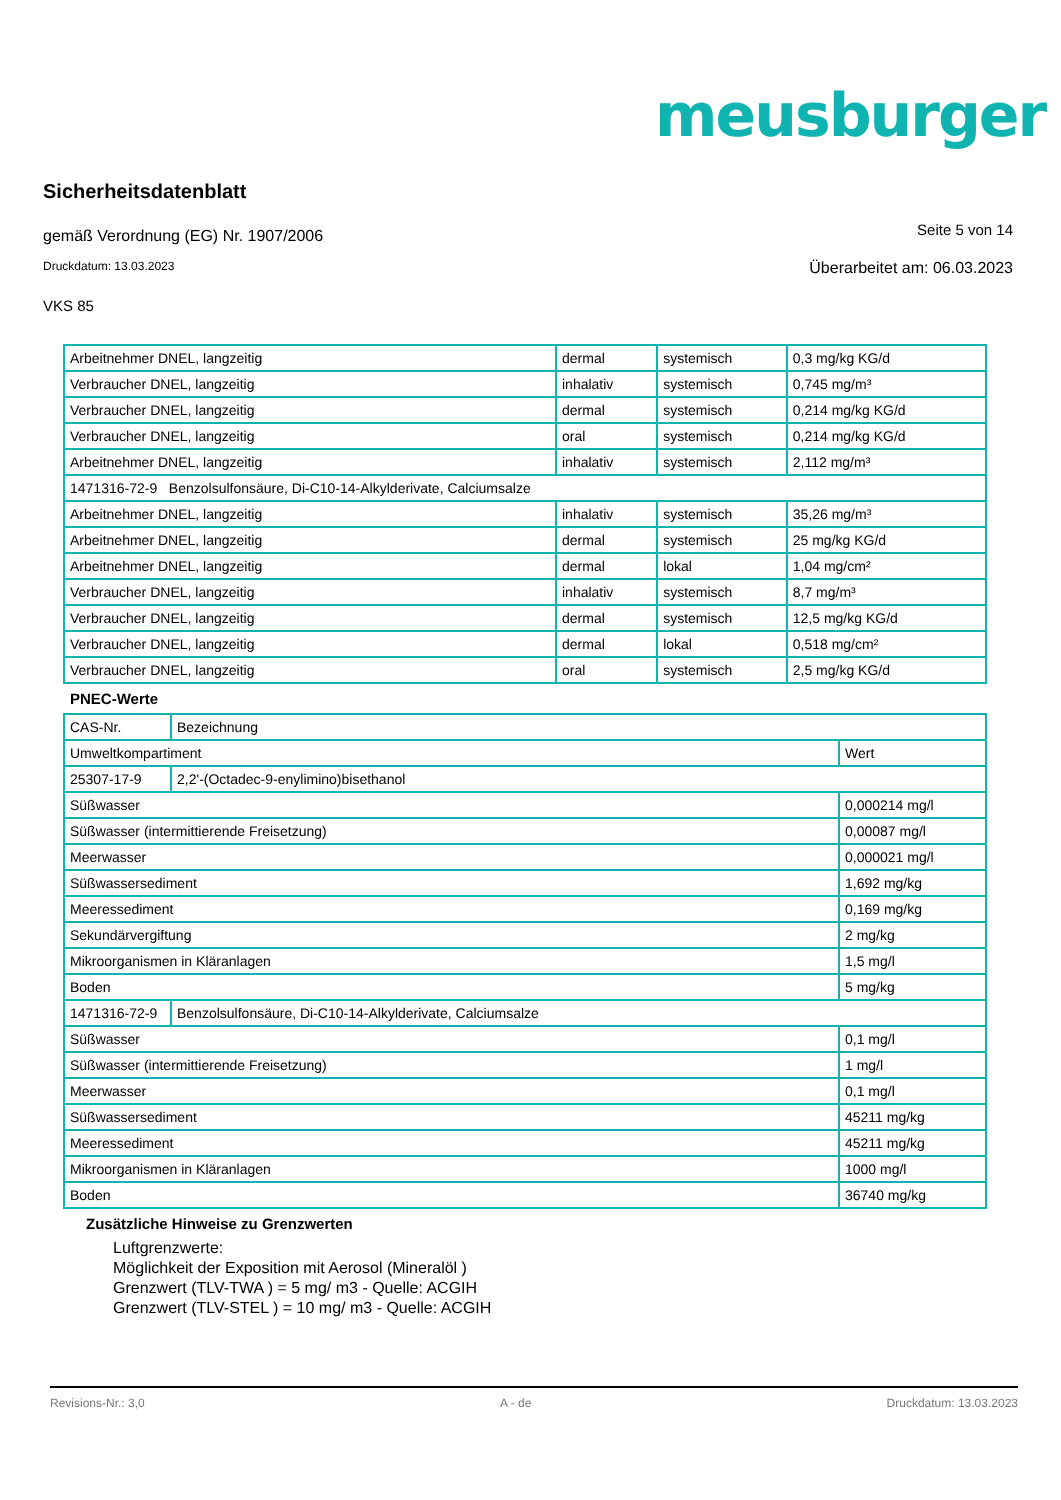meusburger
Sicherheitsdatenblatt
gemäß Verordnung (EG) Nr. 1907/2006 Seite 5 von 14
Druckdatum: 13.03.2023 Überarbeitet am: 06.03.2023
VKS 85
| Arbeitnehmer DNEL, langzeitig | dermal | systemisch | 0,3 mg/kg KG/d |
| Verbraucher DNEL, langzeitig | inhalativ | systemisch | 0,745 mg/m³ |
| Verbraucher DNEL, langzeitig | dermal | systemisch | 0,214 mg/kg KG/d |
| Verbraucher DNEL, langzeitig | oral | systemisch | 0,214 mg/kg KG/d |
| Arbeitnehmer DNEL, langzeitig | inhalativ | systemisch | 2,112 mg/m³ |
| 1471316-72-9 Benzolsulfonsäure, Di-C10-14-Alkylderivate, Calciumsalze | | | |
| Arbeitnehmer DNEL, langzeitig | inhalativ | systemisch | 35,26 mg/m³ |
| Arbeitnehmer DNEL, langzeitig | dermal | systemisch | 25 mg/kg KG/d |
| Arbeitnehmer DNEL, langzeitig | dermal | lokal | 1,04 mg/cm² |
| Verbraucher DNEL, langzeitig | inhalativ | systemisch | 8,7 mg/m³ |
| Verbraucher DNEL, langzeitig | dermal | systemisch | 12,5 mg/kg KG/d |
| Verbraucher DNEL, langzeitig | dermal | lokal | 0,518 mg/cm² |
| Verbraucher DNEL, langzeitig | oral | systemisch | 2,5 mg/kg KG/d |
PNEC-Werte
| CAS-Nr. | Bezeichnung | |
| Umweltkompartiment | | Wert |
| 25307-17-9 | 2,2'-(Octadec-9-enylimino)bisethanol | |
| Süßwasser | | 0,000214 mg/l |
| Süßwasser (intermittierende Freisetzung) | | 0,00087 mg/l |
| Meerwasser | | 0,000021 mg/l |
| Süßwassersediment | | 1,692 mg/kg |
| Meeressediment | | 0,169 mg/kg |
| Sekundärvergiftung | | 2 mg/kg |
| Mikroorganismen in Kläranlagen | | 1,5 mg/l |
| Boden | | 5 mg/kg |
| 1471316-72-9 | Benzolsulfonsäure, Di-C10-14-Alkylderivate, Calciumsalze | |
| Süßwasser | | 0,1 mg/l |
| Süßwasser (intermittierende Freisetzung) | | 1 mg/l |
| Meerwasser | | 0,1 mg/l |
| Süßwassersediment | | 45211 mg/kg |
| Meeressediment | | 45211 mg/kg |
| Mikroorganismen in Kläranlagen | | 1000 mg/l |
| Boden | | 36740 mg/kg |
Zusätzliche Hinweise zu Grenzwerten
Luftgrenzwerte:
Möglichkeit der Exposition mit Aerosol (Mineralöl )
Grenzwert (TLV-TWA ) = 5 mg/ m3 - Quelle: ACGIH
Grenzwert (TLV-STEL ) = 10 mg/ m3 - Quelle: ACGIH
Revisions-Nr.: 3,0 A - de Druckdatum: 13.03.2023